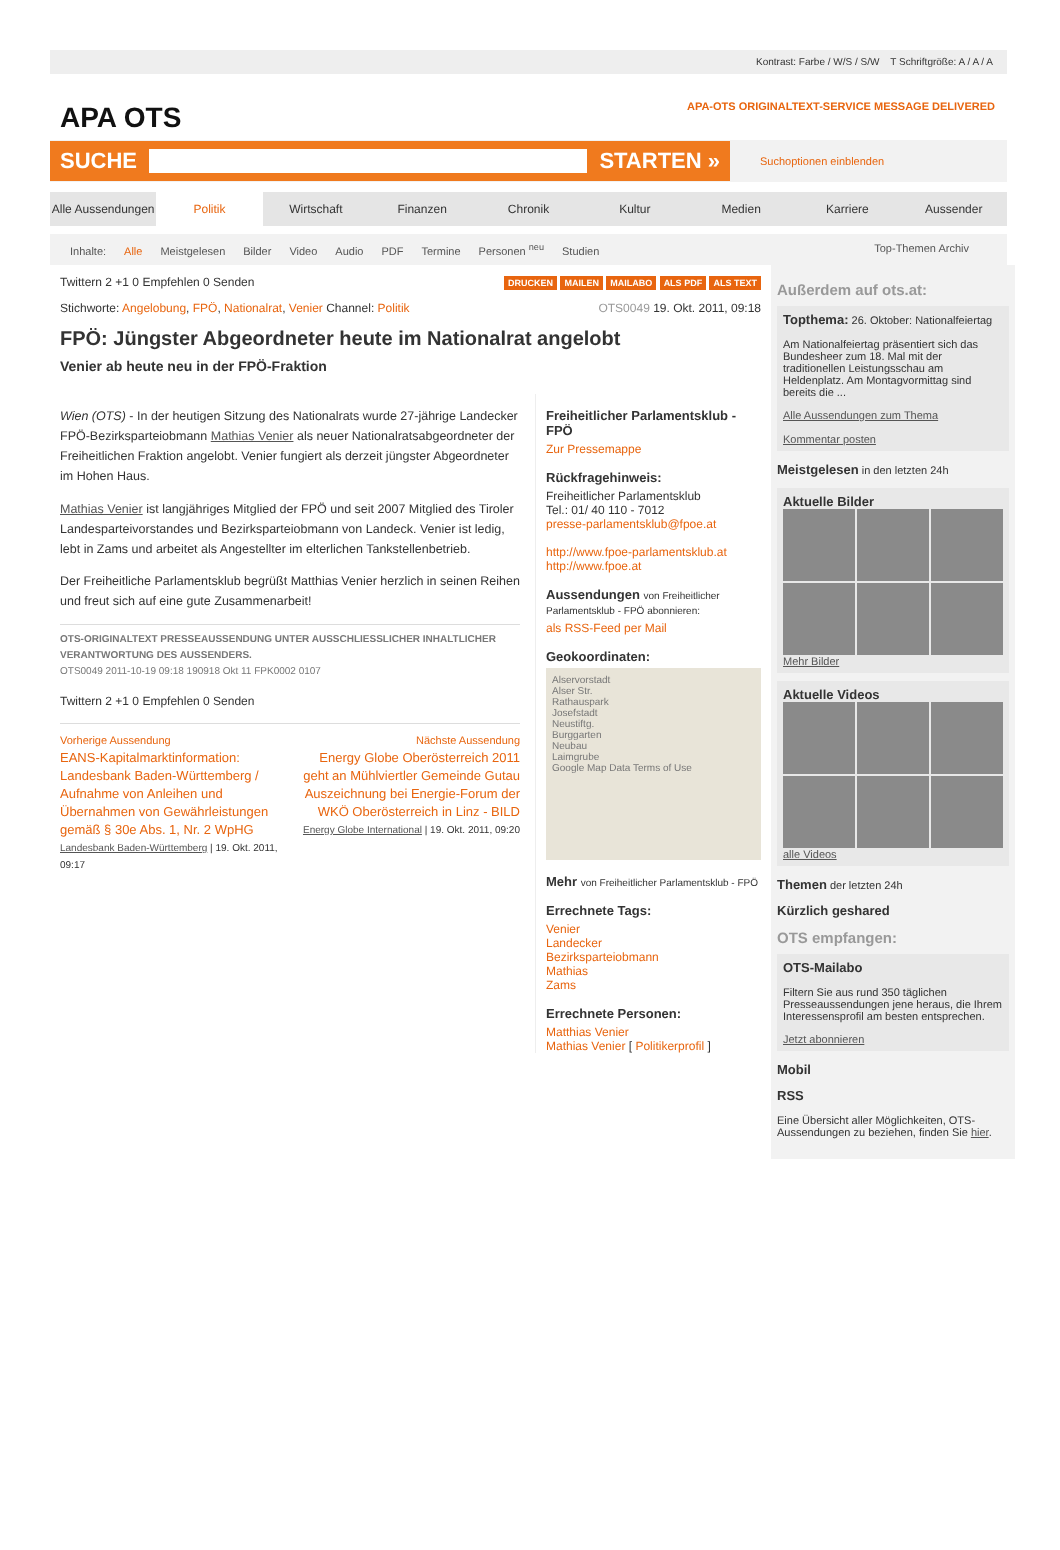Kontrast: Farbe / W/S / S/W T Schriftgröße: A / A / A
APA OTS APA-OTS ORIGINALTEXT-SERVICE MESSAGE DELIVERED
SUCHE
STARTEN »
Suchoptionen einblenden
Alle Aussendungen Politik Wirtschaft Finanzen Chronik Kultur Medien Karriere Aussender
Inhalte: Alle Meistgelesen Bilder Video Audio PDF Termine Personen <sup>neu</sup> Studien Top-Themen Archiv
Twittern 2 +1 0 Empfehlen 0 Senden DRUCKEN MAILEN MAILABO ALS PDF ALS TEXT
Stichworte: Angelobung, FPÖ, Nationalrat, Venier Channel: Politik OTS0049 19. Okt. 2011, 09:18
FPÖ: Jüngster Abgeordneter heute im Nationalrat angelobt
Venier ab heute neu in der FPÖ-Fraktion
Wien (OTS) - In der heutigen Sitzung des Nationalrats wurde 27-jährige Landecker FPÖ-Bezirksparteiobmann Mathias Venier als neuer Nationalratsabgeordneter der Freiheitlichen Fraktion angelobt. Venier fungiert als derzeit jüngster Abgeordneter im Hohen Haus.
Mathias Venier ist langjähriges Mitglied der FPÖ und seit 2007 Mitglied des Tiroler Landesparteivorstandes und Bezirksparteiobmann von Landeck. Venier ist ledig, lebt in Zams und arbeitet als Angestellter im elterlichen Tankstellenbetrieb.
Der Freiheitliche Parlamentsklub begrüßt Matthias Venier herzlich in seinen Reihen und freut sich auf eine gute Zusammenarbeit!
OTS-ORIGINALTEXT PRESSEAUSSENDUNG UNTER AUSSCHLIESSLICHER INHALTLICHER VERANTWORTUNG DES AUSSENDERS.
OTS0049 2011-10-19 09:18 190918 Okt 11 FPK0002 0107
Twittern 2 +1 0 Empfehlen 0 Senden
Vorherige Aussendung
EANS-Kapitalmarktinformation: Landesbank Baden-Württemberg / Aufnahme von Anleihen und Übernahmen von Gewährleistungen gemäß § 30e Abs. 1, Nr. 2 WpHG
Landesbank Baden-Württemberg | 19. Okt. 2011, 09:17
Nächste Aussendung
Energy Globe Oberösterreich 2011 geht an Mühlviertler Gemeinde Gutau Auszeichnung bei Energie-Forum der WKÖ Oberösterreich in Linz - BILD
Energy Globe International | 19. Okt. 2011, 09:20
Freiheitlicher Parlamentsklub - FPÖ
Zur Pressemappe
Rückfragehinweis:
Freiheitlicher Parlamentsklub
Tel.: 01/ 40 110 - 7012
presse-parlamentsklub@fpoe.at
http://www.fpoe-parlamentsklub.at
http://www.fpoe.at
Aussendungen von Freiheitlicher Parlamentsklub - FPÖ abonnieren:
als RSS-Feed per Mail
Geokoordinaten:
Alservorstadt
Alser Str.
Rathauspark
Josefstadt
Neustiftg.
Burggarten
Neubau
Laimgrube
Google Map Data Terms of Use
Mehr von Freiheitlicher Parlamentsklub - FPÖ
Errechnete Tags:
Venier
Landecker
Bezirksparteiobmann
Mathias
Zams
Errechnete Personen:
Matthias Venier
Mathias Venier [ Politikerprofil ]
Außerdem auf ots.at:
Topthema: 26. Oktober: Nationalfeiertag
Am Nationalfeiertag präsentiert sich das Bundesheer zum 18. Mal mit der traditionellen Leistungsschau am Heldenplatz. Am Montagvormittag sind bereits die ...
Alle Aussendungen zum Thema
Kommentar posten
Meistgelesen in den letzten 24h
Aktuelle Bilder
Mehr Bilder
Aktuelle Videos
alle Videos
Themen der letzten 24h
Kürzlich geshared
OTS empfangen:
OTS-Mailabo
Filtern Sie aus rund 350 täglichen Presseaussendungen jene heraus, die Ihrem Interessensprofil am besten entsprechen.
Jetzt abonnieren
Mobil
RSS
Eine Übersicht aller Möglichkeiten, OTS-Aussendungen zu beziehen, finden Sie hier.